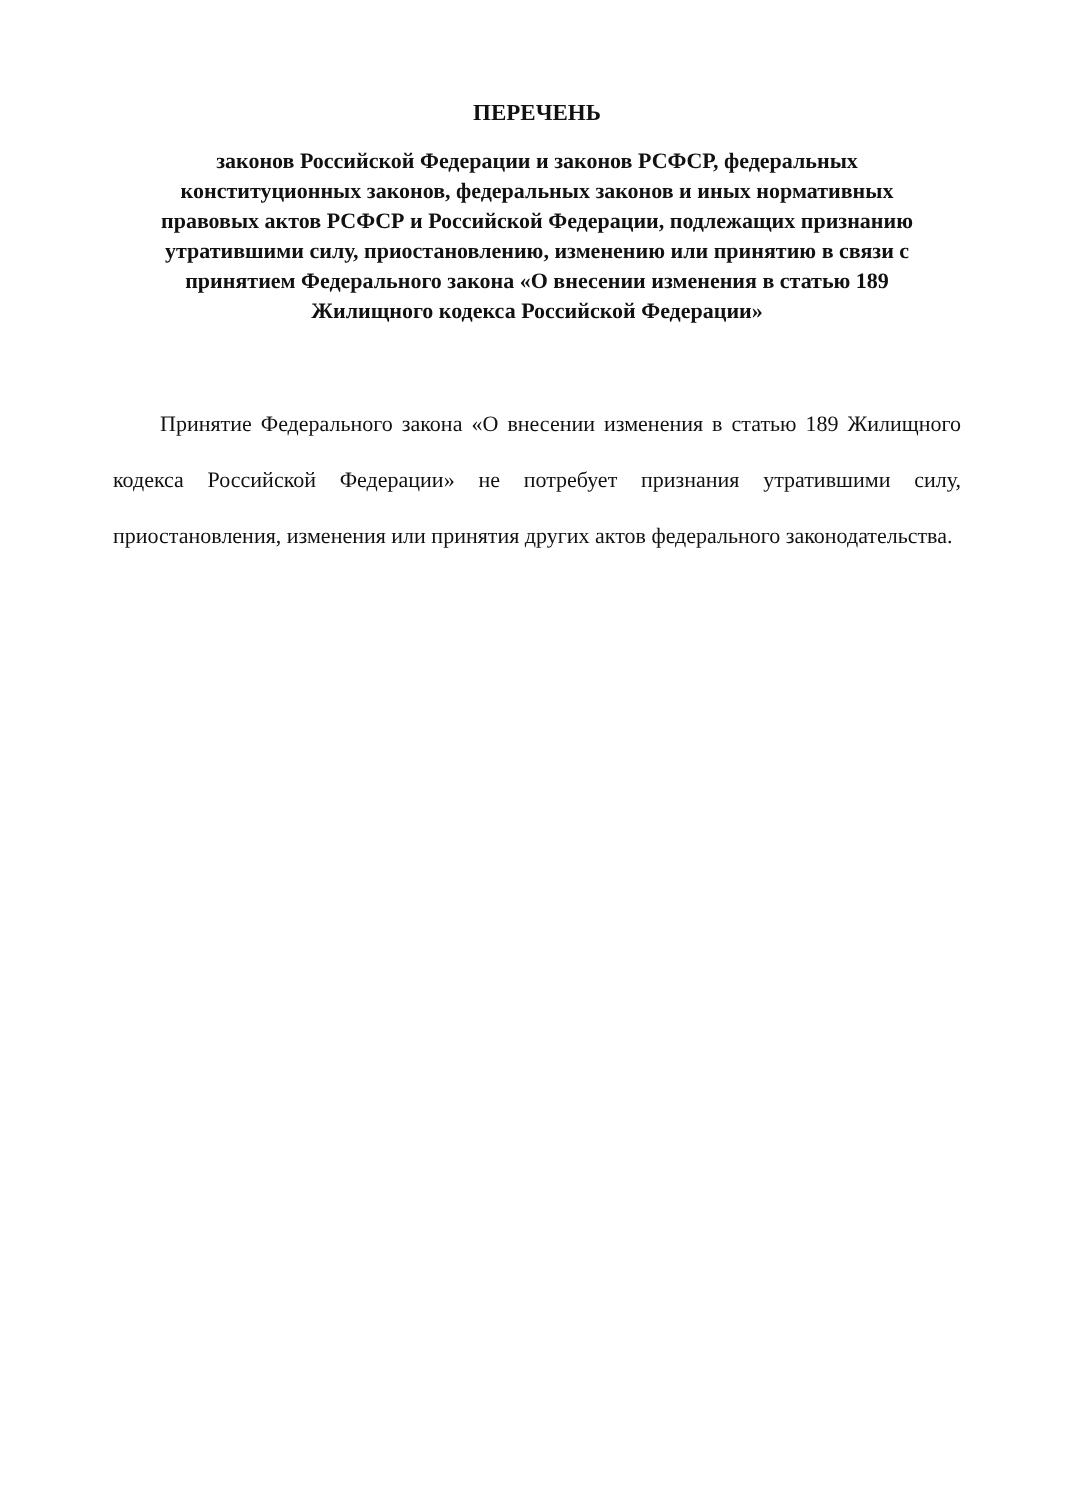ПЕРЕЧЕНЬ
законов Российской Федерации и законов РСФСР, федеральных
конституционных законов, федеральных законов и иных нормативных
правовых актов РСФСР и Российской Федерации, подлежащих признанию
утратившими силу, приостановлению, изменению или принятию в связи с
принятием Федерального закона «О внесении изменения в статью 189
Жилищного кодекса Российской Федерации»
Принятие Федерального закона «О внесении изменения в статью 189 Жилищного кодекса Российской Федерации» не потребует признания утратившими силу, приостановления, изменения или принятия других актов федерального законодательства.